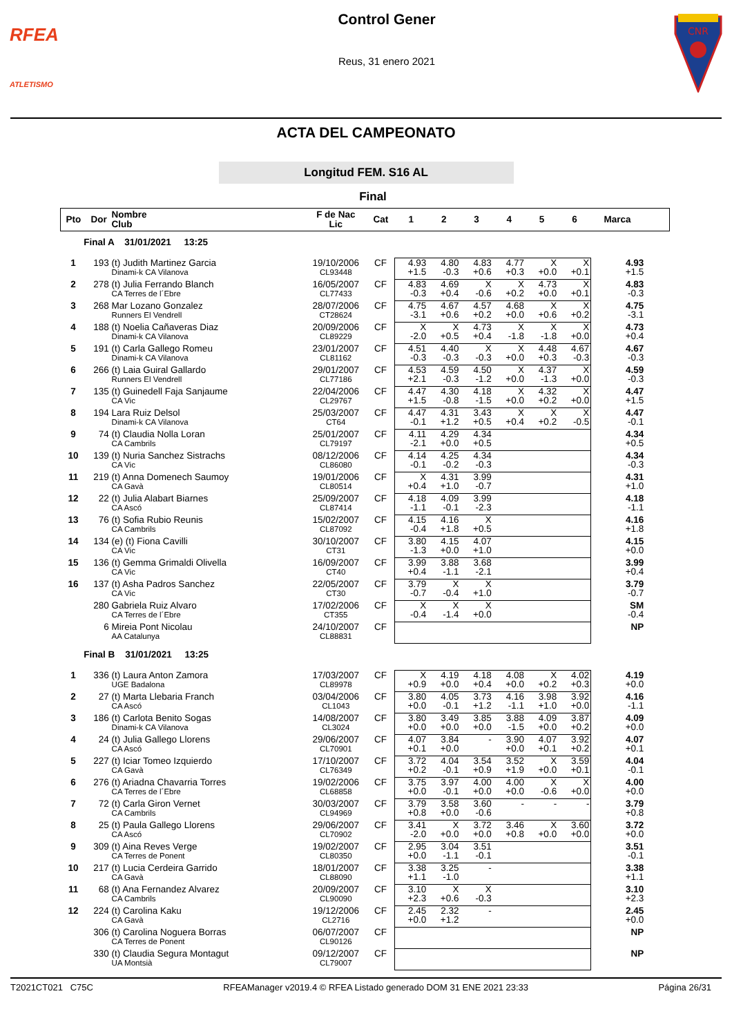RFEA
ATLETISMO
Control Gener
Reus, 31 enero 2021
CNR
ACTA DEL CAMPEONATO
Longitud FEM. S16 AL
Final
| Pto | Dor | Nombre Club | F de Nac Lic | Cat | 1 | 2 | 3 | 4 | 5 | 6 | Marca | |
| --- | --- | --- | --- | --- | --- | --- | --- | --- | --- | --- | --- | --- |
| Final A 31/01/2021 13:25 | | | | | | | | | | | | |
| 1 | 193 | (t) Judith Martinez Garcia Dinami-k CA Vilanova | 19/10/2006 CL93448 | CF | 4.93 +1.5 | 4.80 -0.3 | 4.83 +0.6 | 4.77 +0.3 | X +0.0 | X +0.1 | 4.93 +1.5 | |
| 2 | 278 | (t) Julia Ferrando Blanch CA Terres de l´Ebre | 16/05/2007 CL77433 | CF | 4.83 -0.3 | 4.69 +0.4 | X -0.6 | X +0.2 | 4.73 +0.0 | X +0.1 | 4.83 -0.3 | |
| 3 | 268 | Mar Lozano Gonzalez Runners El Vendrell | 28/07/2006 CT28624 | CF | 4.75 -3.1 | 4.67 +0.6 | 4.57 +0.2 | 4.68 +0.0 | X +0.6 | X +0.2 | 4.75 -3.1 | |
| 4 | 188 | (t) Noelia Cañaveras Diaz Dinami-k CA Vilanova | 20/09/2006 CL89229 | CF | X -2.0 | X +0.5 | 4.73 +0.4 | X -1.8 | X -1.8 | X +0.0 | 4.73 +0.4 | |
| 5 | 191 | (t) Carla Gallego Romeu Dinami-k CA Vilanova | 23/01/2007 CL81162 | CF | 4.51 -0.3 | 4.40 -0.3 | X -0.3 | X +0.0 | 4.48 +0.3 | 4.67 -0.3 | 4.67 -0.3 | |
| 6 | 266 | (t) Laia Guiral Gallardo Runners El Vendrell | 29/01/2007 CL77186 | CF | 4.53 +2.1 | 4.59 -0.3 | 4.50 -1.2 | X +0.0 | 4.37 -1.3 | X +0.0 | 4.59 -0.3 | |
| 7 | 135 | (t) Guinedell Faja Sanjaume CA Vic | 22/04/2006 CL29767 | CF | 4.47 +1.5 | 4.30 -0.8 | 4.18 -1.5 | X +0.0 | 4.32 +0.2 | X +0.0 | 4.47 +1.5 | |
| 8 | 194 | Lara Ruiz Delsol Dinami-k CA Vilanova | 25/03/2007 CT64 | CF | 4.47 -0.1 | 4.31 +1.2 | 3.43 +0.5 | X +0.4 | X +0.2 | X -0.5 | 4.47 -0.1 | |
| 9 | 74 | (t) Claudia Nolla Loran CA Cambrils | 25/01/2007 CL79197 | CF | 4.11 -2.1 | 4.29 +0.0 | 4.34 +0.5 | | | | 4.34 +0.5 | |
| 10 | 139 | (t) Nuria Sanchez Sistrachs CA Vic | 08/12/2006 CL86080 | CF | 4.14 -0.1 | 4.25 -0.2 | 4.34 -0.3 | | | | 4.34 -0.3 | |
| 11 | 219 | (t) Anna Domenech Saumoy CA Gavà | 19/01/2006 CL80514 | CF | X +0.4 | 4.31 +1.0 | 3.99 -0.7 | | | | 4.31 +1.0 | |
| 12 | 22 | (t) Julia Alabart Biarnes CA Ascó | 25/09/2007 CL87414 | CF | 4.18 -1.1 | 4.09 -0.1 | 3.99 -2.3 | | | | 4.18 -1.1 | |
| 13 | 76 | (t) Sofia Rubio Reunis CA Cambrils | 15/02/2007 CL87092 | CF | 4.15 -0.4 | 4.16 +1.8 | X +0.5 | | | | 4.16 +1.8 | |
| 14 | 134 | (e) (t) Fiona Cavilli CA Vic | 30/10/2007 CT31 | CF | 3.80 -1.3 | 4.15 +0.0 | 4.07 +1.0 | | | | 4.15 +0.0 | |
| 15 | 136 | (t) Gemma Grimaldi Olivella CA Vic | 16/09/2007 CT40 | CF | 3.99 +0.4 | 3.88 -1.1 | 3.68 -2.1 | | | | 3.99 +0.4 | |
| 16 | 137 | (t) Asha Padros Sanchez CA Vic | 22/05/2007 CT30 | CF | 3.79 -0.7 | X -0.4 | X +1.0 | | | | 3.79 -0.7 | |
| | 280 | Gabriela Ruiz Alvaro CA Terres de l´Ebre | 17/02/2006 CT355 | CF | X -0.4 | X -1.4 | X +0.0 | | | | SM -0.4 | |
| | 6 | Mireia Pont Nicolau AA Catalunya | 24/10/2007 CL88831 | CF | | | | | | | NP | |
| Final B 31/01/2021 13:25 | | | | | | | | | | | | |
| 1 | 336 | (t) Laura Anton Zamora UGE Badalona | 17/03/2007 CL89978 | CF | X +0.9 | 4.19 +0.0 | 4.18 +0.4 | 4.08 +0.0 | X +0.2 | 4.02 +0.3 | 4.19 +0.0 | |
| 2 | 27 | (t) Marta Llebaria Franch CA Ascó | 03/04/2006 CL1043 | CF | 3.80 +0.0 | 4.05 -0.1 | 3.73 +1.2 | 4.16 -1.1 | 3.98 +1.0 | 3.92 +0.0 | 4.16 -1.1 | |
| 3 | 186 | (t) Carlota Benito Sogas Dinami-k CA Vilanova | 14/08/2007 CL3024 | CF | 3.80 +0.0 | 3.49 +0.0 | 3.85 +0.0 | 3.88 -1.5 | 4.09 +0.0 | 3.87 +0.2 | 4.09 +0.0 | |
| 4 | 24 | (t) Julia Gallego Llorens CA Ascó | 29/06/2007 CL70901 | CF | 4.07 +0.1 | 3.84 +0.0 | - | 3.90 +0.0 | 4.07 +0.1 | 3.92 +0.2 | 4.07 +0.1 | |
| 5 | 227 | (t) Iciar Tomeo Izquierdo CA Gavà | 17/10/2007 CL76349 | CF | 3.72 +0.2 | 4.04 -0.1 | 3.54 +0.9 | 3.52 +1.9 | X +0.0 | 3.59 +0.1 | 4.04 -0.1 | |
| 6 | 276 | (t) Ariadna Chavarria Torres CA Terres de l´Ebre | 19/02/2006 CL68858 | CF | 3.75 +0.0 | 3.97 -0.1 | 4.00 +0.0 | 4.00 +0.0 | X -0.6 | X +0.0 | 4.00 +0.0 | |
| 7 | 72 | (t) Carla Giron Vernet CA Cambrils | 30/03/2007 CL94969 | CF | 3.79 +0.8 | 3.58 +0.0 | 3.60 -0.6 | - | - | - | 3.79 +0.8 | |
| 8 | 25 | (t) Paula Gallego Llorens CA Ascó | 29/06/2007 CL70902 | CF | 3.41 -2.0 | X +0.0 | 3.72 +0.0 | 3.46 +0.8 | X +0.0 | 3.60 +0.0 | 3.72 +0.0 | |
| 9 | 309 | (t) Aina Reves Verge CA Terres de Ponent | 19/02/2007 CL80350 | CF | 2.95 +0.0 | 3.04 -1.1 | 3.51 -0.1 | | | | 3.51 -0.1 | |
| 10 | 217 | (t) Lucia Cerdeira Garrido CA Gavà | 18/01/2007 CL88090 | CF | 3.38 +1.1 | 3.25 -1.0 | - | | | | 3.38 +1.1 | |
| 11 | 68 | (t) Ana Fernandez Alvarez CA Cambrils | 20/09/2007 CL90090 | CF | 3.10 +2.3 | X +0.6 | X -0.3 | | | | 3.10 +2.3 | |
| 12 | 224 | (t) Carolina Kaku CA Gavà | 19/12/2006 CL2716 | CF | 2.45 +0.0 | 2.32 +1.2 | - | | | | 2.45 +0.0 | |
| | 306 | (t) Carolina Noguera Borras CA Terres de Ponent | 06/07/2007 CL90126 | CF | | | | | | | NP | |
| | 330 | (t) Claudia Segura Montagut UA Montsià | 09/12/2007 CL79007 | CF | | | | | | | NP | |
T2021CT021 C75C RFEAManager v2019.4 © RFEA Listado generado DOM 31 ENE 2021 23:33 Página 26/31